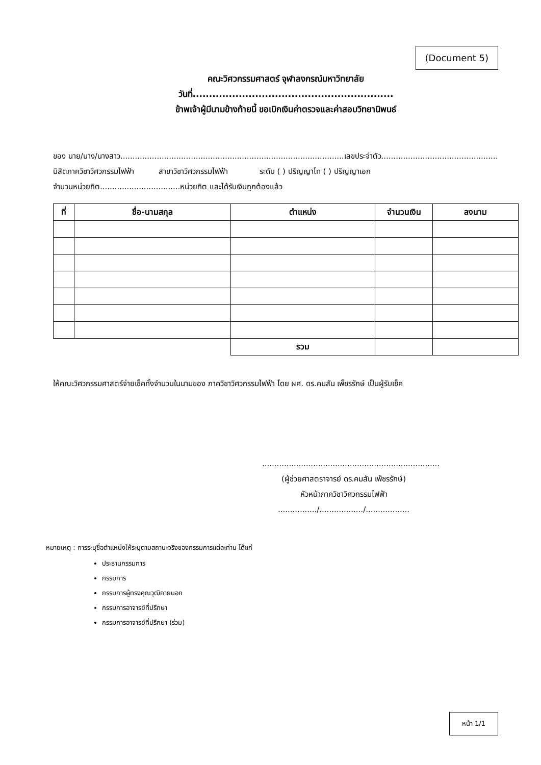(Document 5)
คณะวิศวกรรมศาสตร์ จุฬาลงกรณ์มหาวิทยาลัย
วันที่.............................................................
ข้าพเจ้าผู้มีนามข้างท้ายนี้ ขอเบิกเงินค่าตรวจและค่าสอบวิทยานิพนธ์
ของ นาย/นาง/นางสาว............................................................................................เลขประจำตัว................................................
นิสิตภาควิชาวิศวกรรมไฟฟ้า สาขาวิชาวิศวกรรมไฟฟ้า ระดับ ( ) ปริญญาโท ( ) ปริญญาเอก
จำนวนหน่วยกิต.................................หน่วยกิต และได้รับเงินถูกต้องแล้ว
| ที่ | ชื่อ-นามสกุล | ตำแหน่ง | จำนวนเงิน | ลงนาม |
| --- | --- | --- | --- | --- |
| | | รวม | | |
ให้คณะวิศวกรรมศาสตร์จ่ายเช็คทั้งจำนวนในนามของ ภาควิชาวิศวกรรมไฟฟ้า โดย ผศ. ดร.คมสัน เพ็ชรรักษ์ เป็นผู้รับเช็ค
.........................................................................
(ผู้ช่วยศาสตราจารย์ ดร.คมสัน เพ็ชรรักษ์)
หัวหน้าภาควิชาวิศวกรรมไฟฟ้า
................/................../..................
หมายเหตุ : การระบุชื่อตำแหน่งให้ระบุตามสถานะจริงของกรรมการแต่ละท่าน ได้แก่
ประธานกรรมการ
กรรมการ
กรรมการผู้ทรงคุณวุฒิภายนอก
กรรมการอาจารย์ที่ปรึกษา
กรรมการอาจารย์ที่ปรึกษา (ร่วม)
หน้า 1/1